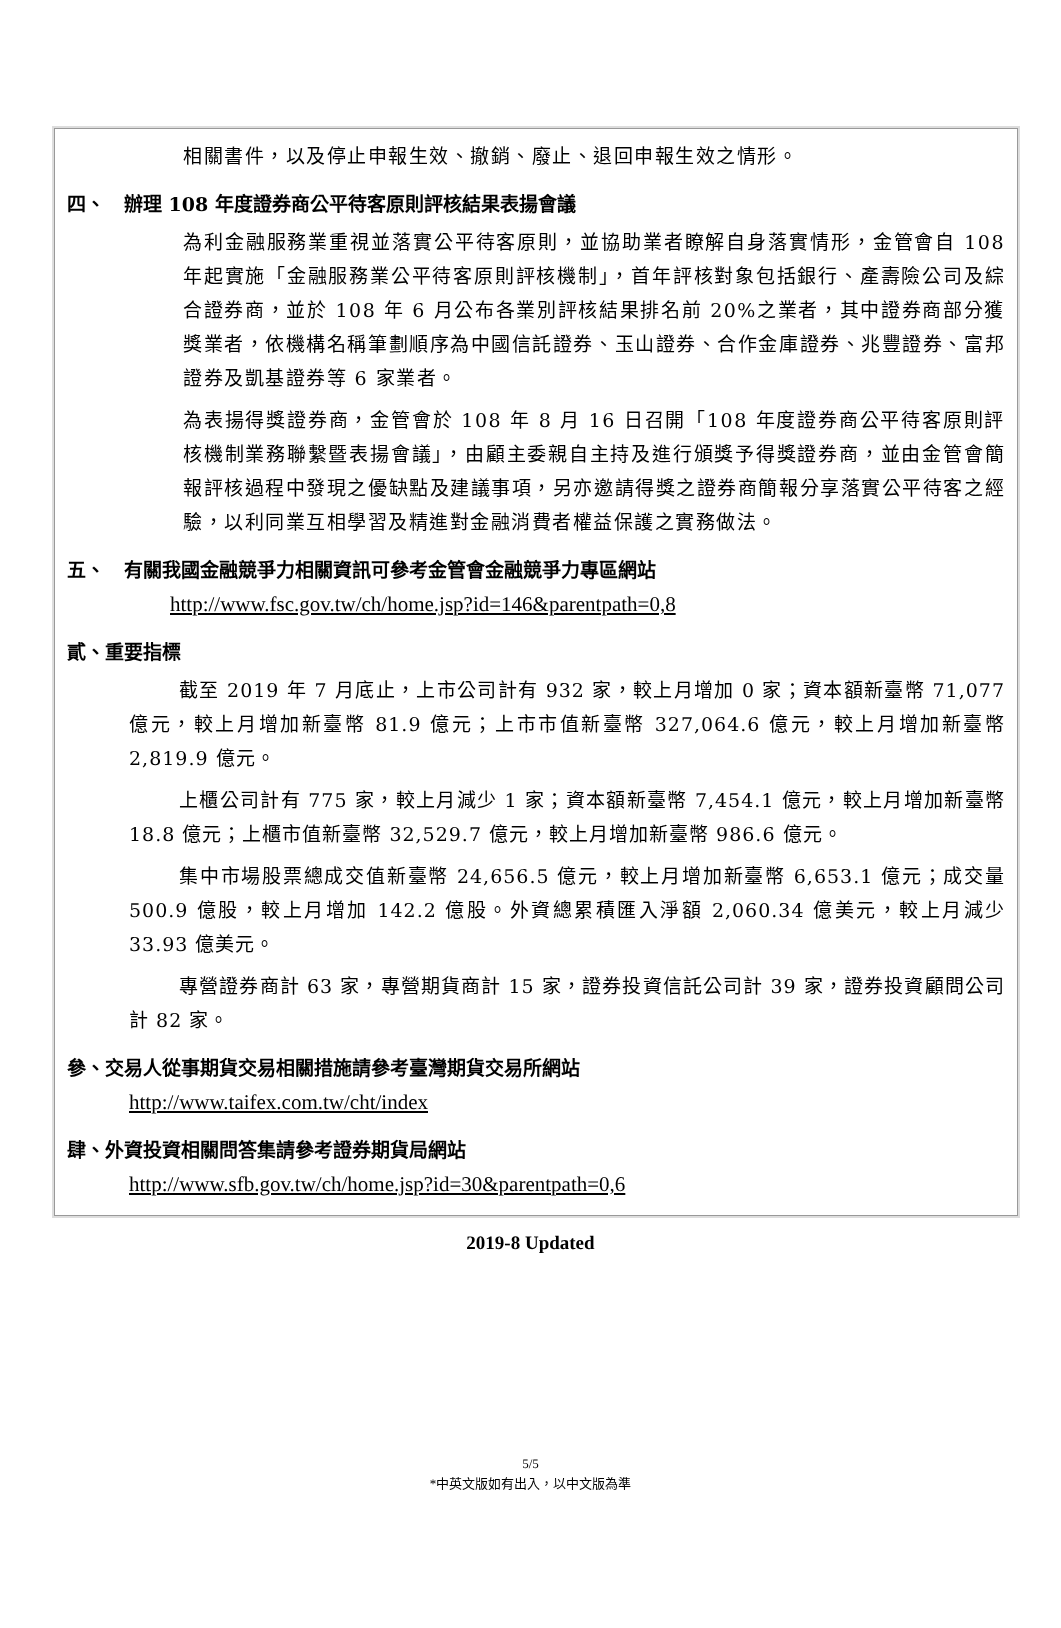相關書件，以及停止申報生效、撤銷、廢止、退回申報生效之情形。
四、　辦理 108 年度證券商公平待客原則評核結果表揚會議
為利金融服務業重視並落實公平待客原則，並協助業者瞭解自身落實情形，金管會自 108 年起實施「金融服務業公平待客原則評核機制」，首年評核對象包括銀行、產壽險公司及綜合證券商，並於 108 年 6 月公布各業別評核結果排名前 20%之業者，其中證券商部分獲獎業者，依機構名稱筆劃順序為中國信託證券、玉山證券、合作金庫證券、兆豐證券、富邦證券及凱基證券等 6 家業者。
為表揚得獎證券商，金管會於 108 年 8 月 16 日召開「108 年度證券商公平待客原則評核機制業務聯繫暨表揚會議」，由顧主委親自主持及進行頒獎予得獎證券商，並由金管會簡報評核過程中發現之優缺點及建議事項，另亦邀請得獎之證券商簡報分享落實公平待客之經驗，以利同業互相學習及精進對金融消費者權益保護之實務做法。
五、　有關我國金融競爭力相關資訊可參考金管會金融競爭力專區網站
http://www.fsc.gov.tw/ch/home.jsp?id=146&parentpath=0,8
貳、重要指標
截至 2019 年 7 月底止，上市公司計有 932 家，較上月增加 0 家；資本額新臺幣 71,077 億元，較上月增加新臺幣 81.9 億元；上市市值新臺幣 327,064.6 億元，較上月增加新臺幣 2,819.9 億元。
上櫃公司計有 775 家，較上月減少 1 家；資本額新臺幣 7,454.1 億元，較上月增加新臺幣 18.8 億元；上櫃市值新臺幣 32,529.7 億元，較上月增加新臺幣 986.6 億元。
集中市場股票總成交值新臺幣 24,656.5 億元，較上月增加新臺幣 6,653.1 億元；成交量 500.9 億股，較上月增加 142.2 億股。外資總累積匯入淨額 2,060.34 億美元，較上月減少 33.93 億美元。
專營證券商計 63 家，專營期貨商計 15 家，證券投資信託公司計 39 家，證券投資顧問公司計 82 家。
參、交易人從事期貨交易相關措施請參考臺灣期貨交易所網站
http://www.taifex.com.tw/cht/index
肆、外資投資相關問答集請參考證券期貨局網站
http://www.sfb.gov.tw/ch/home.jsp?id=30&parentpath=0,6
2019-8 Updated
5/5
*中英文版如有出入，以中文版為準